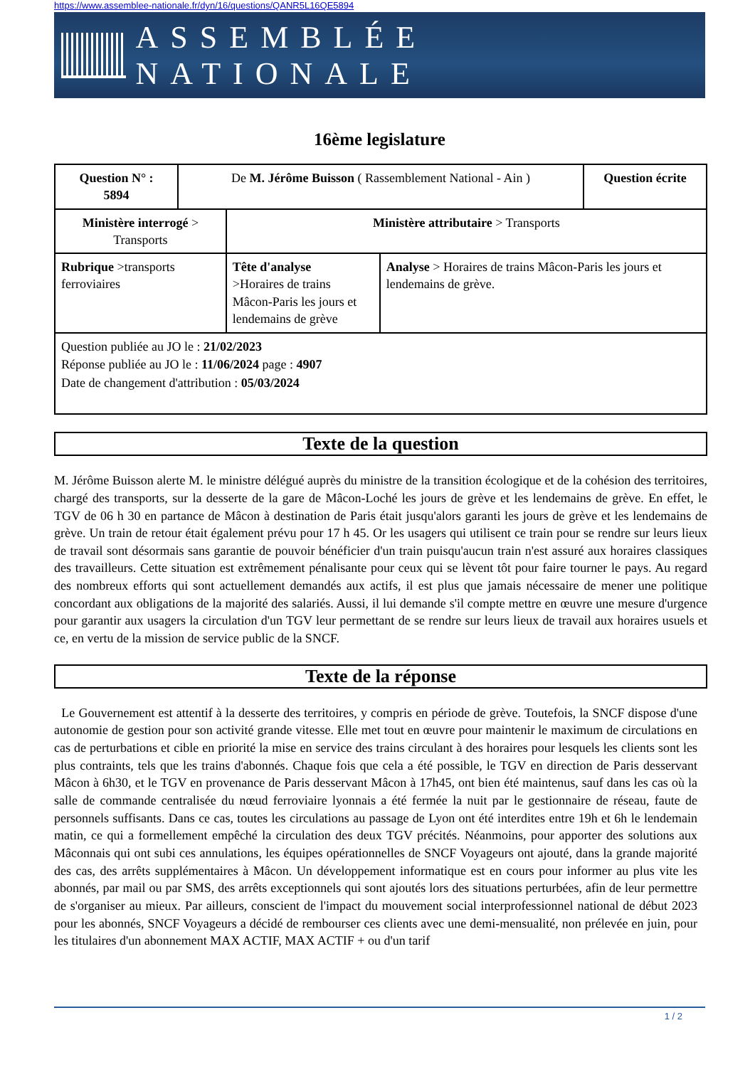https://www.assemblee-nationale.fr/dyn/16/questions/QANR5L16QE5894
ASSEMBLÉE NATIONALE
16ème legislature
| Question N° : 5894 | De M. Jérôme Buisson ( Rassemblement National - Ain ) | | | Question écrite |
| Ministère interrogé > Transports | | Ministère attributaire > Transports | | |
| Rubrique >transports ferroviaires | | Tête d'analyse >Horaires de trains Mâcon-Paris les jours et lendemains de grève | Analyse > Horaires de trains Mâcon-Paris les jours et lendemains de grève. | |
| Question publiée au JO le : 21/02/2023 Réponse publiée au JO le : 11/06/2024 page : 4907 Date de changement d'attribution : 05/03/2024 | | | | |
Texte de la question
M. Jérôme Buisson alerte M. le ministre délégué auprès du ministre de la transition écologique et de la cohésion des territoires, chargé des transports, sur la desserte de la gare de Mâcon-Loché les jours de grève et les lendemains de grève. En effet, le TGV de 06 h 30 en partance de Mâcon à destination de Paris était jusqu'alors garanti les jours de grève et les lendemains de grève. Un train de retour était également prévu pour 17 h 45. Or les usagers qui utilisent ce train pour se rendre sur leurs lieux de travail sont désormais sans garantie de pouvoir bénéficier d'un train puisqu'aucun train n'est assuré aux horaires classiques des travailleurs. Cette situation est extrêmement pénalisante pour ceux qui se lèvent tôt pour faire tourner le pays. Au regard des nombreux efforts qui sont actuellement demandés aux actifs, il est plus que jamais nécessaire de mener une politique concordant aux obligations de la majorité des salariés. Aussi, il lui demande s'il compte mettre en œuvre une mesure d'urgence pour garantir aux usagers la circulation d'un TGV leur permettant de se rendre sur leurs lieux de travail aux horaires usuels et ce, en vertu de la mission de service public de la SNCF.
Texte de la réponse
Le Gouvernement est attentif à la desserte des territoires, y compris en période de grève. Toutefois, la SNCF dispose d'une autonomie de gestion pour son activité grande vitesse. Elle met tout en œuvre pour maintenir le maximum de circulations en cas de perturbations et cible en priorité la mise en service des trains circulant à des horaires pour lesquels les clients sont les plus contraints, tels que les trains d'abonnés. Chaque fois que cela a été possible, le TGV en direction de Paris desservant Mâcon à 6h30, et le TGV en provenance de Paris desservant Mâcon à 17h45, ont bien été maintenus, sauf dans les cas où la salle de commande centralisée du nœud ferroviaire lyonnais a été fermée la nuit par le gestionnaire de réseau, faute de personnels suffisants. Dans ce cas, toutes les circulations au passage de Lyon ont été interdites entre 19h et 6h le lendemain matin, ce qui a formellement empêché la circulation des deux TGV précités. Néanmoins, pour apporter des solutions aux Mâconnais qui ont subi ces annulations, les équipes opérationnelles de SNCF Voyageurs ont ajouté, dans la grande majorité des cas, des arrêts supplémentaires à Mâcon. Un développement informatique est en cours pour informer au plus vite les abonnés, par mail ou par SMS, des arrêts exceptionnels qui sont ajoutés lors des situations perturbées, afin de leur permettre de s'organiser au mieux. Par ailleurs, conscient de l'impact du mouvement social interprofessionnel national de début 2023 pour les abonnés, SNCF Voyageurs a décidé de rembourser ces clients avec une demi-mensualité, non prélevée en juin, pour les titulaires d'un abonnement MAX ACTIF, MAX ACTIF + ou d'un tarif
1 / 2